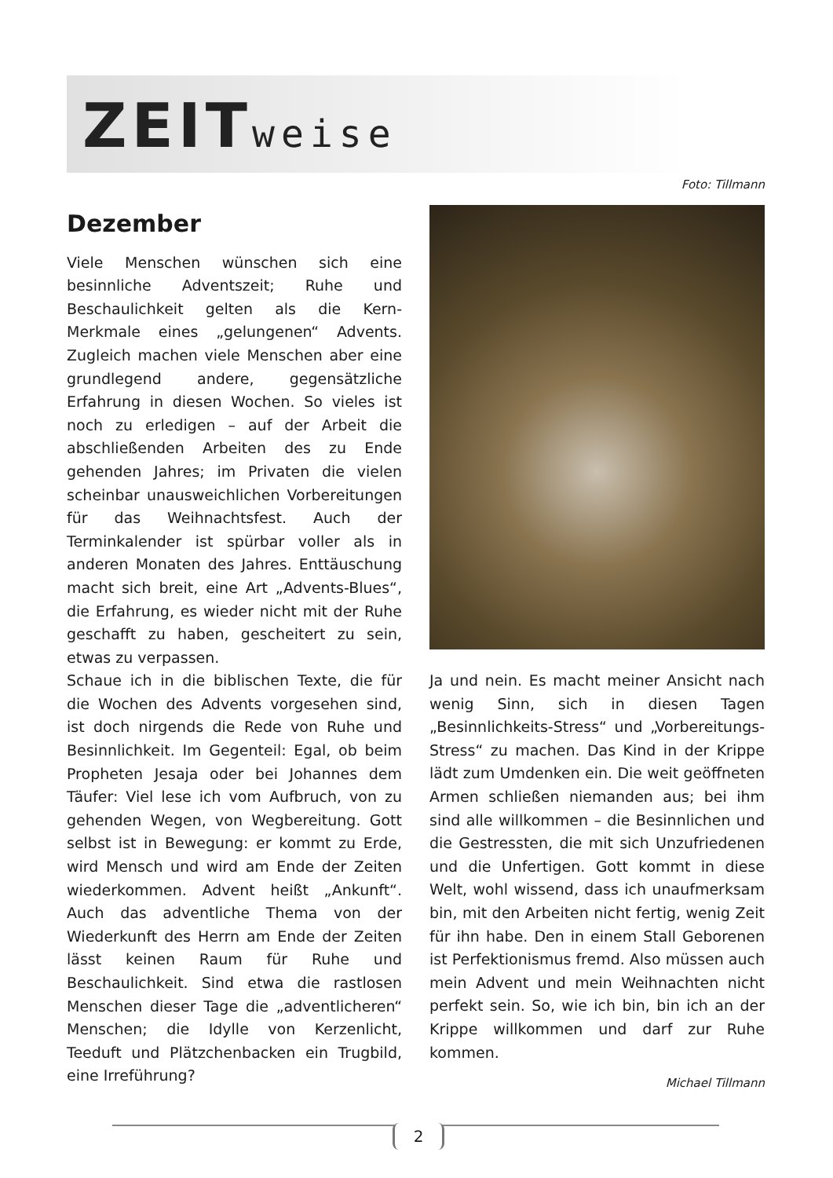ZEITweise
Foto: Tillmann
Dezember
Viele Menschen wünschen sich eine besinnliche Adventszeit; Ruhe und Beschaulichkeit gelten als die Kern-Merkmale eines „gelungenen“ Advents. Zugleich machen viele Menschen aber eine grundlegend andere, gegensätzliche Erfahrung in diesen Wochen. So vieles ist noch zu erledigen – auf der Arbeit die abschließenden Arbeiten des zu Ende gehenden Jahres; im Privaten die vielen scheinbar unausweichlichen Vorbereitungen für das Weihnachtsfest. Auch der Terminkalender ist spürbar voller als in anderen Monaten des Jahres. Enttäuschung macht sich breit, eine Art „Advents-Blues“, die Erfahrung, es wieder nicht mit der Ruhe geschafft zu haben, gescheitert zu sein, etwas zu verpassen.
Schaue ich in die biblischen Texte, die für die Wochen des Advents vorgesehen sind, ist doch nirgends die Rede von Ruhe und Besinnlichkeit. Im Gegenteil: Egal, ob beim Propheten Jesaja oder bei Johannes dem Täufer: Viel lese ich vom Aufbruch, von zu gehenden Wegen, von Wegbereitung. Gott selbst ist in Bewegung: er kommt zu Erde, wird Mensch und wird am Ende der Zeiten wiederkommen. Advent heißt „Ankunft“. Auch das adventliche Thema von der Wiederkunft des Herrn am Ende der Zeiten lässt keinen Raum für Ruhe und Beschaulichkeit. Sind etwa die rastlosen Menschen dieser Tage die „adventlicheren“ Menschen; die Idylle von Kerzenlicht, Teeduft und Plätzchenbacken ein Trugbild, eine Irreführung?
Ja und nein. Es macht meiner Ansicht nach wenig Sinn, sich in diesen Tagen „Besinnlichkeits-Stress“ und „Vorbereitungs-Stress“ zu machen. Das Kind in der Krippe lädt zum Umdenken ein. Die weit geöffneten Armen schließen niemanden aus; bei ihm sind alle willkommen – die Besinnlichen und die Gestressten, die mit sich Unzufriedenen und die Unfertigen. Gott kommt in diese Welt, wohl wissend, dass ich unaufmerksam bin, mit den Arbeiten nicht fertig, wenig Zeit für ihn habe. Den in einem Stall Geborenen ist Perfektionismus fremd. Also müssen auch mein Advent und mein Weihnachten nicht perfekt sein. So, wie ich bin, bin ich an der Krippe willkommen und darf zur Ruhe kommen.
Michael Tillmann
2